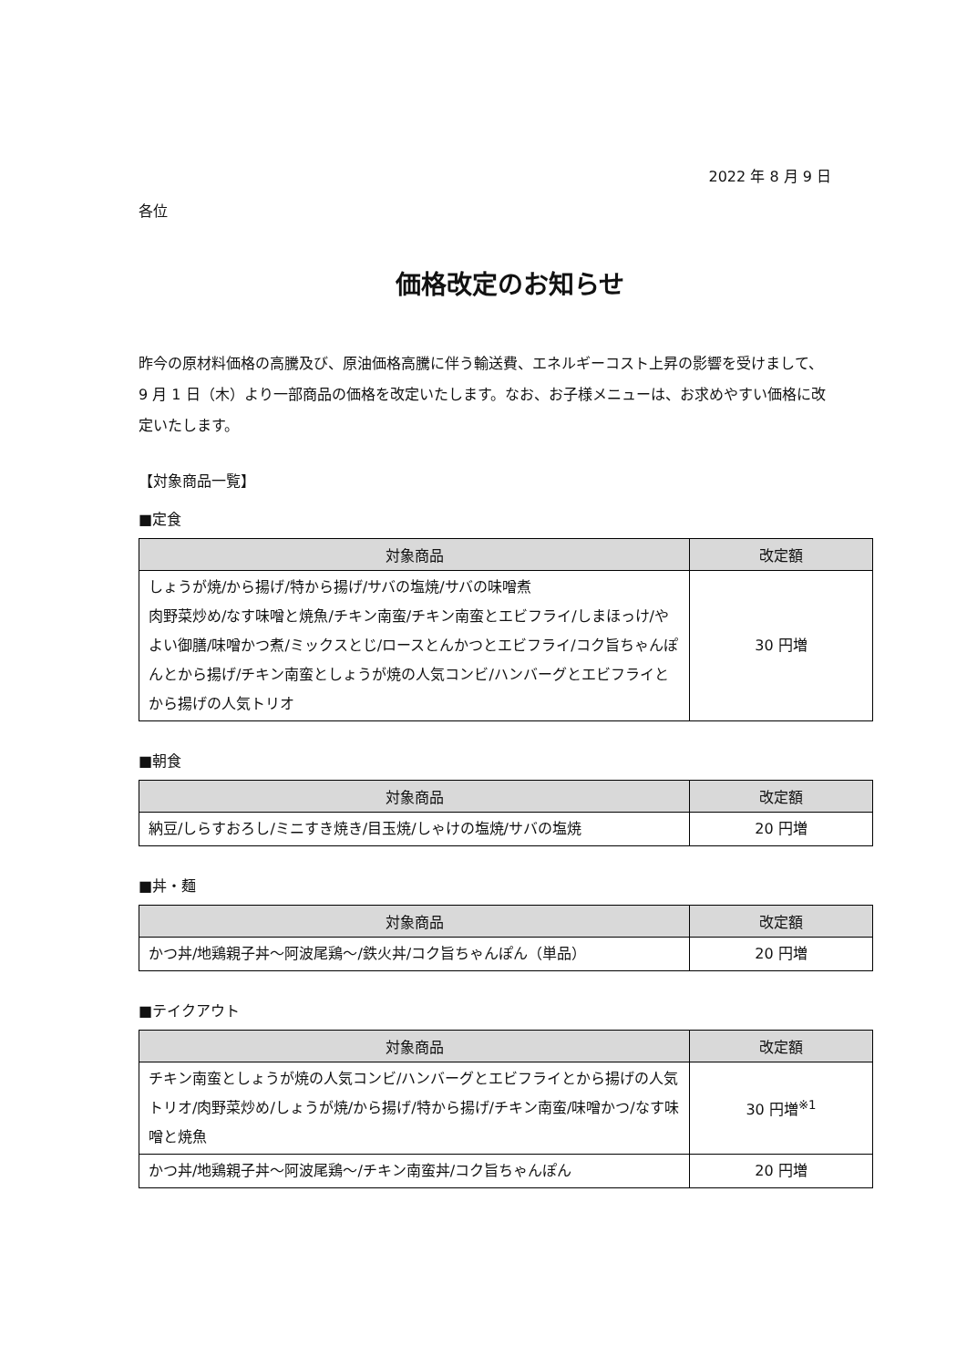2022 年 8 月 9 日
各位
価格改定のお知らせ
昨今の原材料価格の高騰及び、原油価格高騰に伴う輸送費、エネルギーコスト上昇の影響を受けまして、9 月 1 日（木）より一部商品の価格を改定いたします。なお、お子様メニューは、お求めやすい価格に改定いたします。
【対象商品一覧】
■定食
| 対象商品 | 改定額 |
| --- | --- |
| しょうが焼/から揚げ/特から揚げ/サバの塩焼/サバの味噌煮 肉野菜炒め/なす味噌と焼魚/チキン南蛮/チキン南蛮とエビフライ/しまほっけ/やよい御膳/味噌かつ煮/ミックスとじ/ロースとんかつとエビフライ/コク旨ちゃんぽんとから揚げ/チキン南蛮としょうが焼の人気コンビ/ハンバーグとエビフライとから揚げの人気トリオ | 30 円増 |
■朝食
| 対象商品 | 改定額 |
| --- | --- |
| 納豆/しらすおろし/ミニすき焼き/目玉焼/しゃけの塩焼/サバの塩焼 | 20 円増 |
■丼・麺
| 対象商品 | 改定額 |
| --- | --- |
| かつ丼/地鶏親子丼〜阿波尾鶏〜/鉄火丼/コク旨ちゃんぽん（単品） | 20 円増 |
■テイクアウト
| 対象商品 | 改定額 |
| --- | --- |
| チキン南蛮としょうが焼の人気コンビ/ハンバーグとエビフライとから揚げの人気トリオ/肉野菜炒め/しょうが焼/から揚げ/特から揚げ/チキン南蛮/味噌かつ/なす味噌と焼魚 | 30 円増<sup>※1</sup> |
| かつ丼/地鶏親子丼〜阿波尾鶏〜/チキン南蛮丼/コク旨ちゃんぽん | 20 円増 |